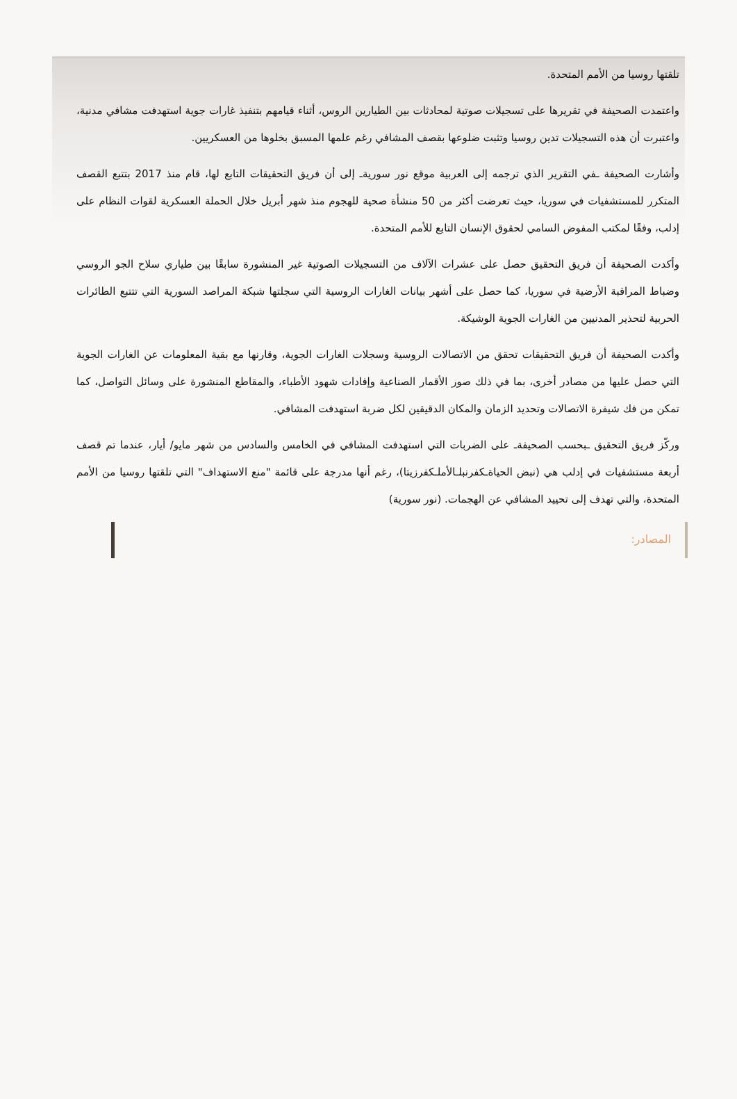تلقتها روسيا من الأمم المتحدة.
واعتمدت الصحيفة في تقريرها على تسجيلات صوتية لمحادثات بين الطيارين الروس، أثناء قيامهم بتنفيذ غارات جوية استهدفت مشافي مدنية، واعتبرت أن هذه التسجيلات تدين روسيا وتثبت ضلوعها بقصف المشافي رغم علمها المسبق بخلوها من العسكريين.
وأشارت الصحيفة ـفي التقرير الذي ترجمه إلى العربية موقع نور سوريةـ إلى أن فريق التحقيقات التابع لها، قام منذ 2017 بتتبع القصف المتكرر للمستشفيات في سوريا، حيث تعرضت أكثر من 50 منشأة صحية للهجوم منذ شهر أبريل خلال الحملة العسكرية لقوات النظام على إدلب، وفقًا لمكتب المفوض السامي لحقوق الإنسان التابع للأمم المتحدة.
وأكدت الصحيفة أن فريق التحقيق حصل على عشرات الآلاف من التسجيلات الصوتية غير المنشورة سابقًا بين طياري سلاح الجو الروسي وضباط المراقبة الأرضية في سوريا، كما حصل على أشهر بيانات الغارات الروسية التي سجلتها شبكة المراصد السورية التي تتتبع الطائرات الحربية لتحذير المدنيين من الغارات الجوية الوشيكة.
وأكدت الصحيفة أن فريق التحقيقات تحقق من الاتصالات الروسية وسجلات الغارات الجوية، وقارنها مع بقية المعلومات عن الغارات الجوية التي حصل عليها من مصادر أخرى، بما في ذلك صور الأقمار الصناعية وإفادات شهود الأطباء، والمقاطع المنشورة على وسائل التواصل، كما تمكن من فك شيفرة الاتصالات وتحديد الزمان والمكان الدقيقين لكل ضربة استهدفت المشافي.
وركّز فريق التحقيق ـبحسب الصحيفةـ على الضربات التي استهدفت المشافي في الخامس والسادس من شهر مايو/ أيار، عندما تم قصف أربعة مستشفيات في إدلب هي (نبض الحياةـكفرنبلـالأملـكفرزيتا)، رغم أنها مدرجة على قائمة "منع الاستهداف" التي تلقتها روسيا من الأمم المتحدة، والتي تهدف إلى تحييد المشافي عن الهجمات. (نور سورية)
المصادر: